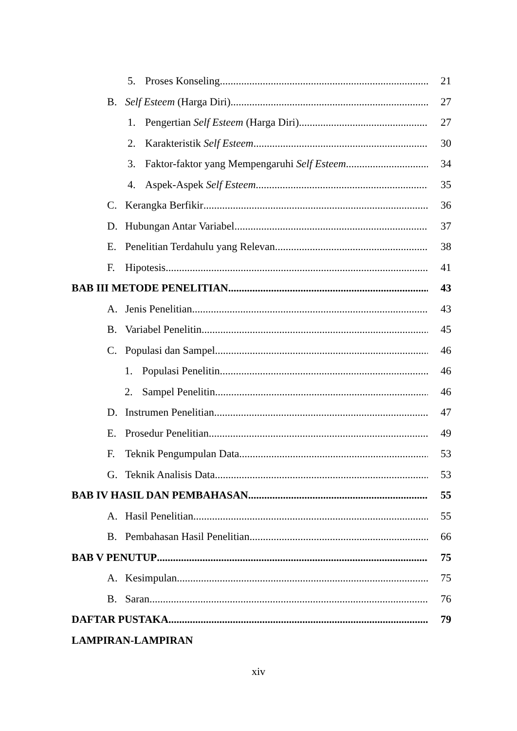5. Proses Konseling 21
B. Self Esteem (Harga Diri) 27
1. Pengertian Self Esteem (Harga Diri) 27
2. Karakteristik Self Esteem 30
3. Faktor-faktor yang Mempengaruhi Self Esteem 34
4. Aspek-Aspek Self Esteem 35
C. Kerangka Berfikir 36
D. Hubungan Antar Variabel 37
E. Penelitian Terdahulu yang Relevan 38
F. Hipotesis 41
BAB III METODE PENELITIAN 43
A. Jenis Penelitian 43
B. Variabel Penelitin 45
C. Populasi dan Sampel 46
1. Populasi Penelitin 46
2. Sampel Penelitin 46
D. Instrumen Penelitian 47
E. Prosedur Penelitian 49
F. Teknik Pengumpulan Data 53
G. Teknik Analisis Data 53
BAB IV HASIL DAN PEMBAHASAN 55
A. Hasil Penelitian 55
B. Pembahasan Hasil Penelitian 66
BAB V PENUTUP 75
A. Kesimpulan 75
B. Saran 76
DAFTAR PUSTAKA 79
LAMPIRAN-LAMPIRAN
xiv